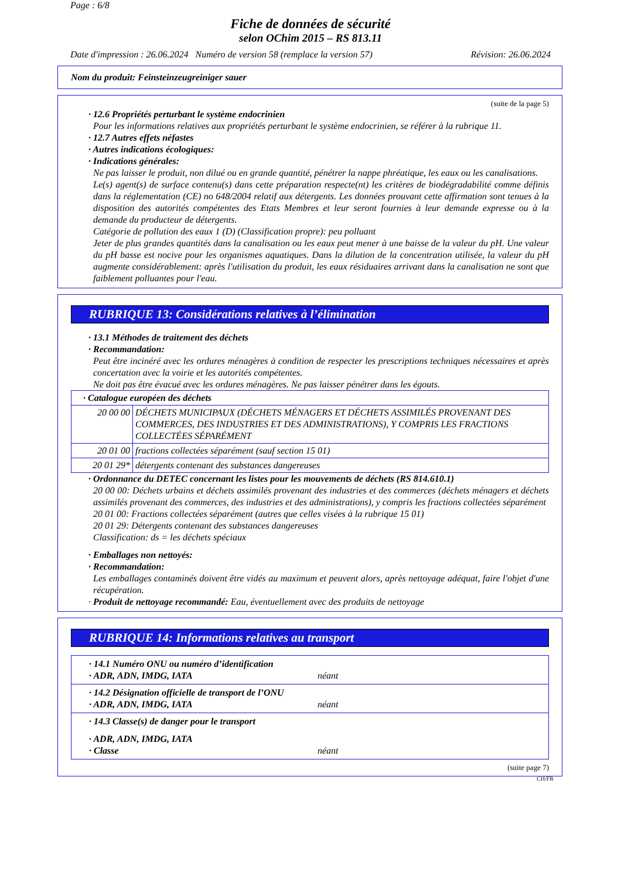Page : 6/8
Fiche de données de sécurité
selon OChim 2015 – RS 813.11
Date d'impression : 26.06.2024 Numéro de version 58 (remplace la version 57) Révision: 26.06.2024
Nom du produit: Feinsteinzeugreiniger sauer
(suite de la page 5)
· 12.6 Propriétés perturbant le système endocrinien
Pour les informations relatives aux propriétés perturbant le système endocrinien, se référer à la rubrique 11.
· 12.7 Autres effets néfastes
· Autres indications écologiques:
· Indications générales:
Ne pas laisser le produit, non dilué ou en grande quantité, pénétrer la nappe phréatique, les eaux ou les canalisations.
Le(s) agent(s) de surface contenu(s) dans cette préparation respecte(nt) les critères de biodégradabilité comme définis dans la réglementation (CE) no 648/2004 relatif aux détergents. Les données prouvant cette affirmation sont tenues à la disposition des autorités compétentes des Etats Membres et leur seront fournies à leur demande expresse ou à la demande du producteur de détergents.
Catégorie de pollution des eaux 1 (D) (Classification propre): peu polluant
Jeter de plus grandes quantités dans la canalisation ou les eaux peut mener à une baisse de la valeur du pH. Une valeur du pH basse est nocive pour les organismes aquatiques. Dans la dilution de la concentration utilisée, la valeur du pH augmente considérablement: après l'utilisation du produit, les eaux résiduaires arrivant dans la canalisation ne sont que faiblement polluantes pour l'eau.
RUBRIQUE 13: Considérations relatives à l’élimination
· 13.1 Méthodes de traitement des déchets
· Recommandation:
Peut être incinéré avec les ordures ménagères à condition de respecter les prescriptions techniques nécessaires et après concertation avec la voirie et les autorités compétentes.
Ne doit pas être évacué avec les ordures ménagères. Ne pas laisser pénétrer dans les égouts.
| · Catalogue européen des déchets | |
| 20 00 00 | DÉCHETS MUNICIPAUX (DÉCHETS MÉNAGERS ET DÉCHETS ASSIMILÉS PROVENANT DES COMMERCES, DES INDUSTRIES ET DES ADMINISTRATIONS), Y COMPRIS LES FRACTIONS COLLECTÉES SÉPARÉMENT |
| 20 01 00 | fractions collectées séparément (sauf section 15 01) |
| 20 01 29* | détergents contenant des substances dangereuses |
· Ordonnance du DETEC concernant les listes pour les mouvements de déchets (RS 814.610.1)
20 00 00: Déchets urbains et déchets assimilés provenant des industries et des commerces (déchets ménagers et déchets assimilés provenant des commerces, des industries et des administrations), y compris les fractions collectées séparément
20 01 00: Fractions collectées séparément (autres que celles visées à la rubrique 15 01)
20 01 29: Détergents contenant des substances dangereuses
Classification: ds = les déchets spéciaux
· Emballages non nettoyés:
· Recommandation:
Les emballages contaminés doivent être vidés au maximum et peuvent alors, après nettoyage adéquat, faire l'objet d'une récupération.
· Produit de nettoyage recommandé: Eau, éventuellement avec des produits de nettoyage
RUBRIQUE 14: Informations relatives au transport
| · 14.1 Numéro ONU ou numéro d’identification · ADR, ADN, IMDG, IATA néant |
| · 14.2 Désignation officielle de transport de l’ONU · ADR, ADN, IMDG, IATA néant |
| · 14.3 Classe(s) de danger pour le transport · ADR, ADN, IMDG, IATA · Classe néant |
(suite page 7)
CH/FR